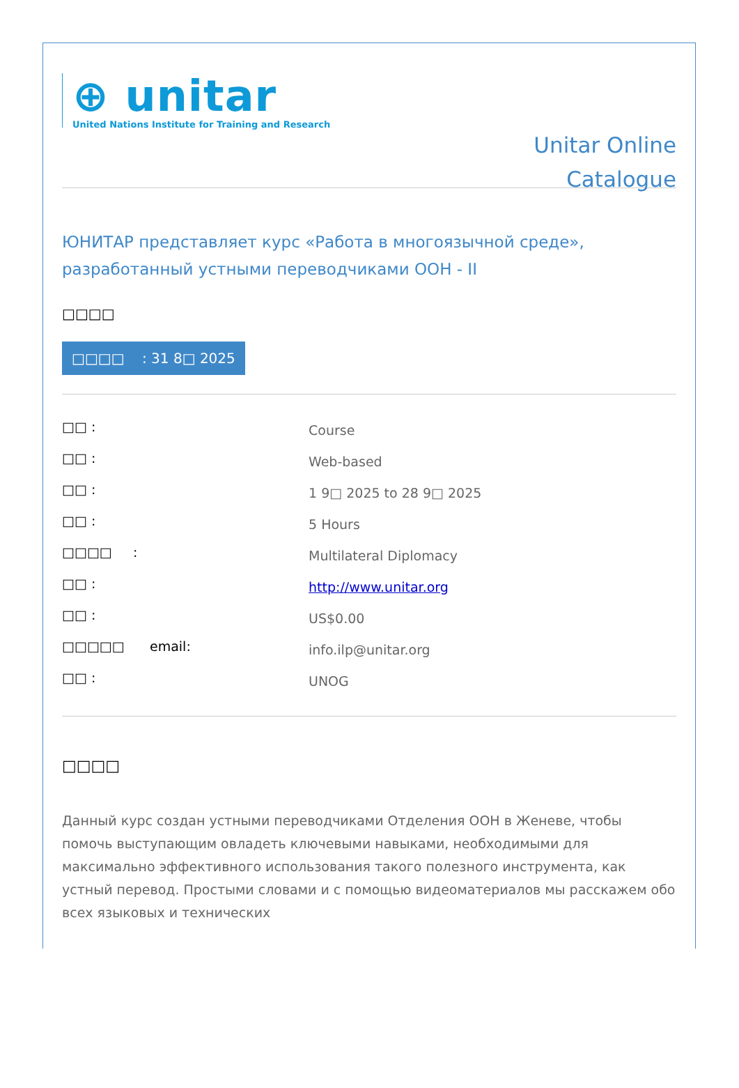⊕ unitar
United Nations Institute for Training and Research
Unitar Online
Catalogue
ЮНИТАР представляет курс «Работа в многоязычной среде», разработанный устными переводчиками ООН - II
□□□□
□□□□ : 31 8□ 2025
| □□ : | Course |
| □□ : | Web-based |
| □□ : | 1 9□ 2025 to 28 9□ 2025 |
| □□ : | 5 Hours |
| □□□□ : | Multilateral Diplomacy |
| □□ : | http://www.unitar.org |
| □□ : | US$0.00 |
| □□□□□ email: | info.ilp@unitar.org |
| □□ : | UNOG |
□□□□
Данный курс создан устными переводчиками Отделения ООН в Женеве, чтобы помочь выступающим овладеть ключевыми навыками, необходимыми для максимально эффективного использования такого полезного инструмента, как устный перевод. Простыми словами и с помощью видеоматериалов мы расскажем обо всех языковых и технических